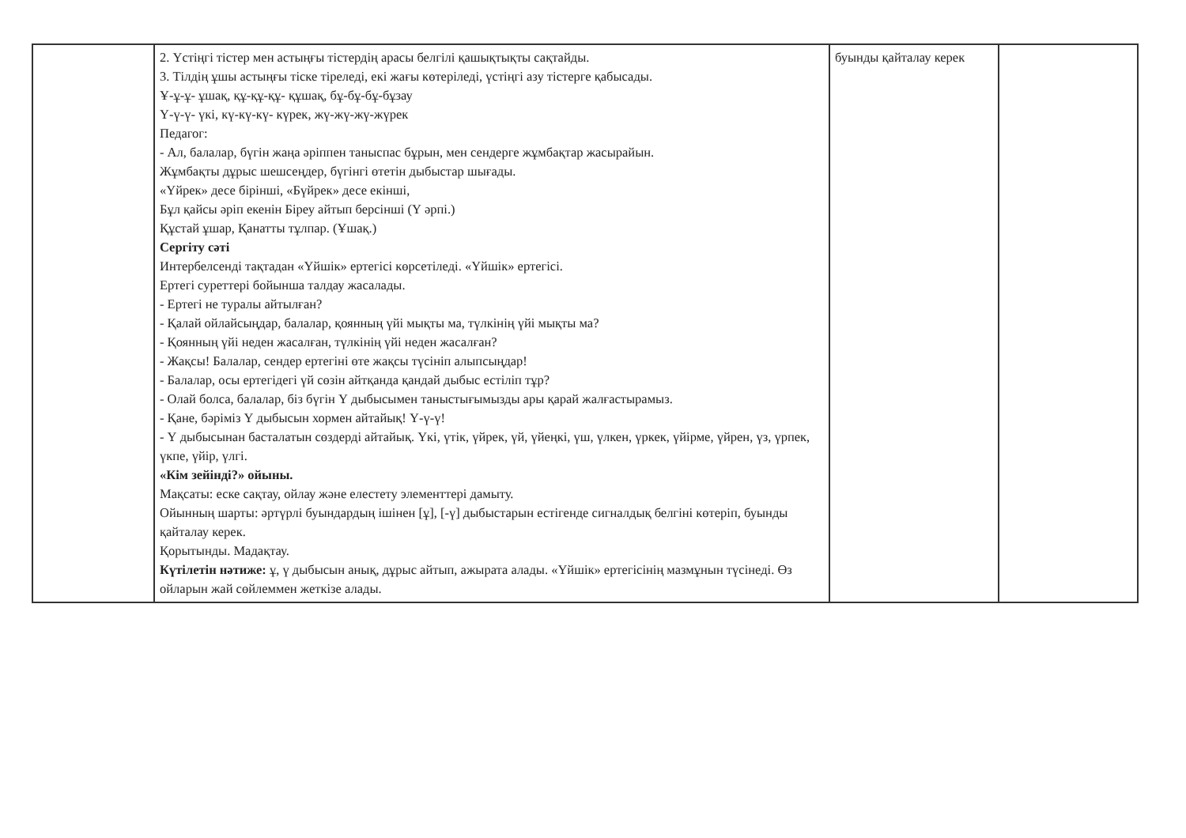| | 2. Үстіңгі тістер мен астыңғы тістердің арасы белгілі қашықтықты сақтайды. 3. Тілдің ұшы астыңғы тіске тіреледі, екі жағы көтеріледі, үстіңгі азу тістерге қабысады. Ұ-ұ-ұ- ұшақ, құ-құ-құ- құшақ, бұ-бұ-бұ-бұзау Ү-ү-ү- үкі, кү-кү-кү- күрек, жү-жү-жү-жүрек Педагог: - Ал, балалар, бүгін жаңа әріппен таныспас бұрын, мен сендерге жұмбақтар жасырайын. Жұмбақты дұрыс шешсеңдер, бүгінгі өтетін дыбыстар шығады. «Үйрек» десе бірінші, «Бүйрек» десе екінші, Бұл қайсы әріп екенін Біреу айтып берсінші (Ү әрпі.) Құстай ұшар, Қанатты тұлпар. (Ұшақ.) Сергіту сәті Интербелсенді тақтадан «Үйшік» ертегісі көрсетіледі. «Үйшік» ертегісі. Ертегі суреттері бойынша талдау жасалады. - Ертегі не туралы айтылған? - Қалай ойлайсыңдар, балалар, қоянның үйі мықты ма, түлкінің үйі мықты ма? - Қоянның үйі неден жасалған, түлкінің үйі неден жасалған? - Жақсы! Балалар, сендер ертегіні өте жақсы түсініп алыпсыңдар! - Балалар, осы ертегідегі үй сөзін айтқанда қандай дыбыс естіліп тұр? - Олай болса, балалар, біз бүгін Ү дыбысымен таныстығымызды ары қарай жалғастырамыз. - Қане, бәріміз Ү дыбысын хормен айтайық! Ү-ү-ү! - Ү дыбысынан басталатын сөздерді айтайық. Үкі, үтік, үйрек, үй, үйеңкі, үш, үлкен, үркек, үйірме, үйрен, үз, үрпек, үкпе, үйір, үлгі. «Кім зейінді?» ойыны. Мақсаты: еске сақтау, ойлау және елестету элементтері дамыту. Ойынның шарты: әртүрлі буындардың ішінен [ұ], [-ү] дыбыстарын естігенде сигналдық белгіні көтеріп, буынды қайталау керек. Қорытынды. Мадақтау. Күтілетін нәтиже: ұ, ү дыбысын анық, дұрыс айтып, ажырата алады. «Үйшік» ертегісінің мазмұнын түсінеді. Өз ойларын жай сөйлеммен жеткізе алады. | буынды қайталау керек | |